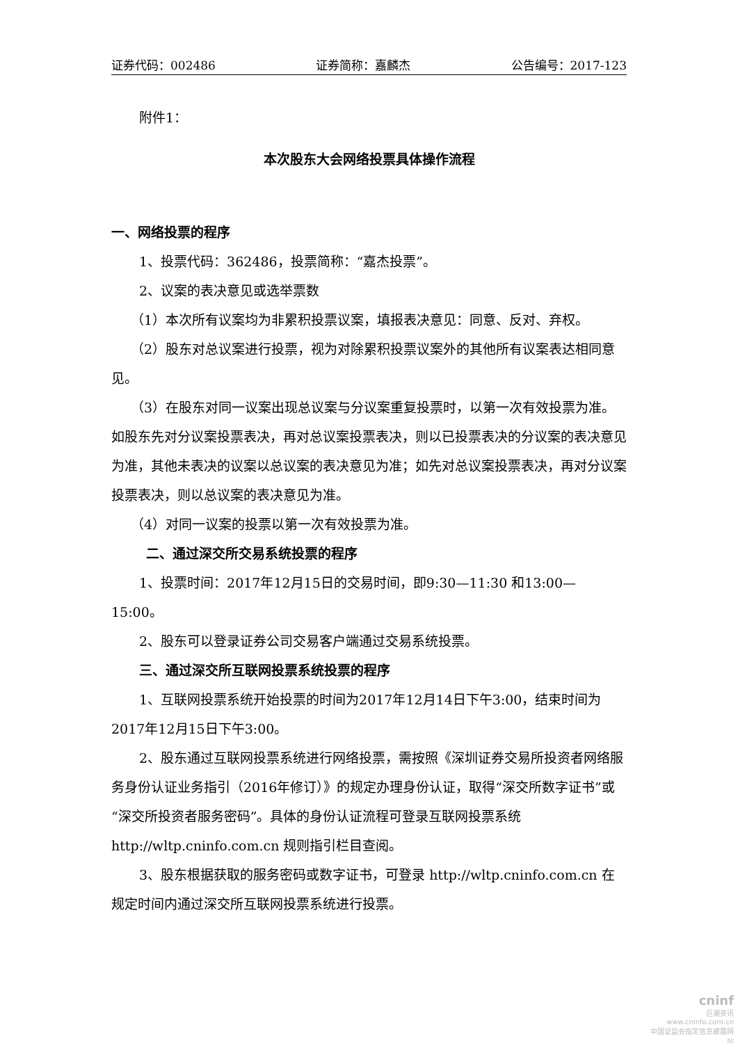证券代码：002486 证券简称：嘉麟杰 公告编号：2017-123
附件1：
本次股东大会网络投票具体操作流程
一、网络投票的程序
1、投票代码：362486，投票简称：“嘉杰投票”。
2、议案的表决意见或选举票数
（1）本次所有议案均为非累积投票议案，填报表决意见：同意、反对、弃权。
（2）股东对总议案进行投票，视为对除累积投票议案外的其他所有议案表达相同意见。
（3）在股东对同一议案出现总议案与分议案重复投票时，以第一次有效投票为准。如股东先对分议案投票表决，再对总议案投票表决，则以已投票表决的分议案的表决意见为准，其他未表决的议案以总议案的表决意见为准；如先对总议案投票表决，再对分议案投票表决，则以总议案的表决意见为准。
（4）对同一议案的投票以第一次有效投票为准。
二、通过深交所交易系统投票的程序
1、投票时间：2017年12月15日的交易时间，即9:30—11:30 和13:00—15:00。
2、股东可以登录证券公司交易客户端通过交易系统投票。
三、通过深交所互联网投票系统投票的程序
1、互联网投票系统开始投票的时间为2017年12月14日下午3:00，结束时间为2017年12月15日下午3:00。
2、股东通过互联网投票系统进行网络投票，需按照《深圳证券交易所投资者网络服务身份认证业务指引（2016年修订）》的规定办理身份认证，取得“深交所数字证书”或“深交所投资者服务密码”。具体的身份认证流程可登录互联网投票系统 http://wltp.cninfo.com.cn 规则指引栏目查阅。
3、股东根据获取的服务密码或数字证书，可登录 http://wltp.cninfo.com.cn 在规定时间内通过深交所互联网投票系统进行投票。
cninf
巨潮资讯
www.cninfo.com.cn
中国证监会指定信息披露网站